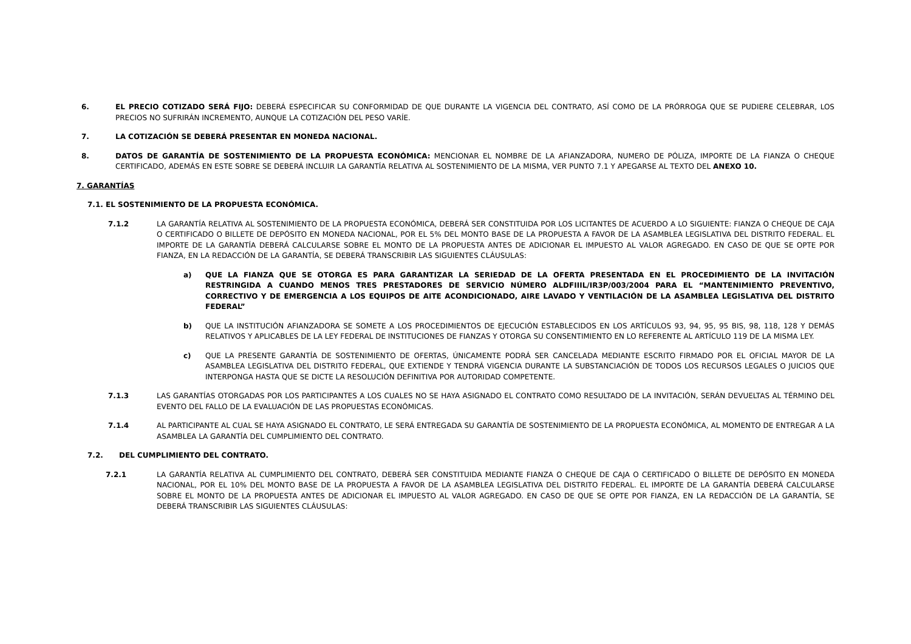6. EL PRECIO COTIZADO SERÁ FIJO: DEBERÁ ESPECIFICAR SU CONFORMIDAD DE QUE DURANTE LA VIGENCIA DEL CONTRATO, ASÍ COMO DE LA PRÓRROGA QUE SE PUDIERE CELEBRAR, LOS PRECIOS NO SUFRIRÁN INCREMENTO, AUNQUE LA COTIZACIÓN DEL PESO VARÍE.
7. LA COTIZACIÓN SE DEBERÁ PRESENTAR EN MONEDA NACIONAL.
8. DATOS DE GARANTÍA DE SOSTENIMIENTO DE LA PROPUESTA ECONÓMICA: MENCIONAR EL NOMBRE DE LA AFIANZADORA, NUMERO DE PÓLIZA, IMPORTE DE LA FIANZA O CHEQUE CERTIFICADO, ADEMÁS EN ESTE SOBRE SE DEBERÁ INCLUIR LA GARANTÍA RELATIVA AL SOSTENIMIENTO DE LA MISMA, VER PUNTO 7.1 Y APEGARSE AL TEXTO DEL ANEXO 10.
7. GARANTÍAS
7.1. EL SOSTENIMIENTO DE LA PROPUESTA ECONÓMICA.
7.1.2 LA GARANTÍA RELATIVA AL SOSTENIMIENTO DE LA PROPUESTA ECONÓMICA, DEBERÁ SER CONSTITUIDA POR LOS LICITANTES DE ACUERDO A LO SIGUIENTE: FIANZA O CHEQUE DE CAJA O CERTIFICADO O BILLETE DE DEPÓSITO EN MONEDA NACIONAL, POR EL 5% DEL MONTO BASE DE LA PROPUESTA A FAVOR DE LA ASAMBLEA LEGISLATIVA DEL DISTRITO FEDERAL. EL IMPORTE DE LA GARANTÍA DEBERÁ CALCULARSE SOBRE EL MONTO DE LA PROPUESTA ANTES DE ADICIONAR EL IMPUESTO AL VALOR AGREGADO. EN CASO DE QUE SE OPTE POR FIANZA, EN LA REDACCIÓN DE LA GARANTÍA, SE DEBERÁ TRANSCRIBIR LAS SIGUIENTES CLÁUSULAS:
a) QUE LA FIANZA QUE SE OTORGA ES PARA GARANTIZAR LA SERIEDAD DE LA OFERTA PRESENTADA EN EL PROCEDIMIENTO DE LA INVITACIÓN RESTRINGIDA A CUANDO MENOS TRES PRESTADORES DE SERVICIO NÚMERO ALDFIIIL/IR3P/003/2004 PARA EL “MANTENIMIENTO PREVENTIVO, CORRECTIVO Y DE EMERGENCIA A LOS EQUIPOS DE AITE ACONDICIONADO, AIRE LAVADO Y VENTILACIÓN DE LA ASAMBLEA LEGISLATIVA DEL DISTRITO FEDERAL”
b) QUE LA INSTITUCIÓN AFIANZADORA SE SOMETE A LOS PROCEDIMIENTOS DE EJECUCIÓN ESTABLECIDOS EN LOS ARTÍCULOS 93, 94, 95, 95 BIS, 98, 118, 128 Y DEMÁS RELATIVOS Y APLICABLES DE LA LEY FEDERAL DE INSTITUCIONES DE FIANZAS Y OTORGA SU CONSENTIMIENTO EN LO REFERENTE AL ARTÍCULO 119 DE LA MISMA LEY.
c) QUE LA PRESENTE GARANTÍA DE SOSTENIMIENTO DE OFERTAS, ÚNICAMENTE PODRÁ SER CANCELADA MEDIANTE ESCRITO FIRMADO POR EL OFICIAL MAYOR DE LA ASAMBLEA LEGISLATIVA DEL DISTRITO FEDERAL, QUE EXTIENDE Y TENDRÁ VIGENCIA DURANTE LA SUBSTANCIACIÓN DE TODOS LOS RECURSOS LEGALES O JUICIOS QUE INTERPONGA HASTA QUE SE DICTE LA RESOLUCIÓN DEFINITIVA POR AUTORIDAD COMPETENTE.
7.1.3 LAS GARANTÍAS OTORGADAS POR LOS PARTICIPANTES A LOS CUALES NO SE HAYA ASIGNADO EL CONTRATO COMO RESULTADO DE LA INVITACIÓN, SERÁN DEVUELTAS AL TÉRMINO DEL EVENTO DEL FALLO DE LA EVALUACIÓN DE LAS PROPUESTAS ECONÓMICAS.
7.1.4 AL PARTICIPANTE AL CUAL SE HAYA ASIGNADO EL CONTRATO, LE SERÁ ENTREGADA SU GARANTÍA DE SOSTENIMIENTO DE LA PROPUESTA ECONÓMICA, AL MOMENTO DE ENTREGAR A LA ASAMBLEA LA GARANTÍA DEL CUMPLIMIENTO DEL CONTRATO.
7.2. DEL CUMPLIMIENTO DEL CONTRATO.
7.2.1 LA GARANTÍA RELATIVA AL CUMPLIMIENTO DEL CONTRATO, DEBERÁ SER CONSTITUIDA MEDIANTE FIANZA O CHEQUE DE CAJA O CERTIFICADO O BILLETE DE DEPÓSITO EN MONEDA NACIONAL, POR EL 10% DEL MONTO BASE DE LA PROPUESTA A FAVOR DE LA ASAMBLEA LEGISLATIVA DEL DISTRITO FEDERAL. EL IMPORTE DE LA GARANTÍA DEBERÁ CALCULARSE SOBRE EL MONTO DE LA PROPUESTA ANTES DE ADICIONAR EL IMPUESTO AL VALOR AGREGADO. EN CASO DE QUE SE OPTE POR FIANZA, EN LA REDACCIÓN DE LA GARANTÍA, SE DEBERÁ TRANSCRIBIR LAS SIGUIENTES CLÁUSULAS: